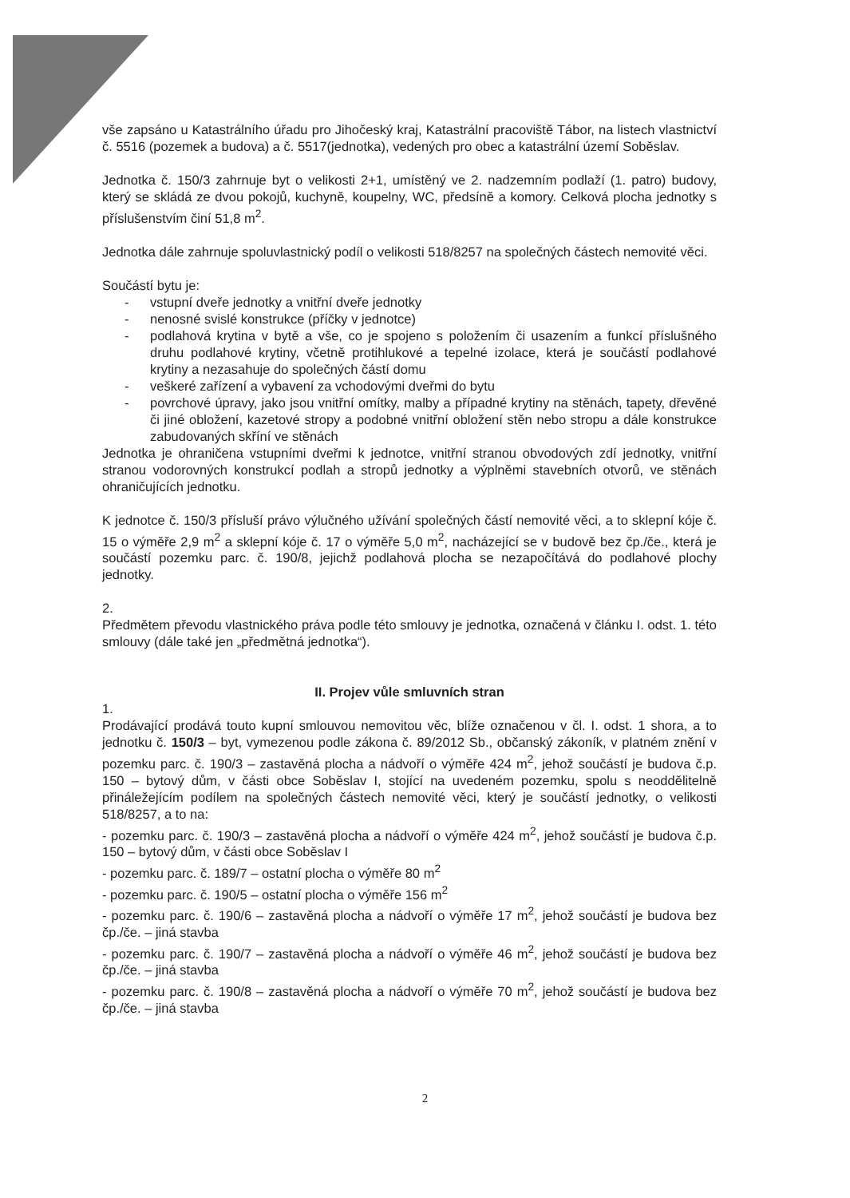vše zapsáno u Katastrálního úřadu pro Jihočeský kraj, Katastrální pracoviště Tábor, na listech vlastnictví č. 5516 (pozemek a budova) a č. 5517(jednotka), vedených pro obec a katastrální území Soběslav.
Jednotka č. 150/3 zahrnuje byt o velikosti 2+1, umístěný ve 2. nadzemním podlaží (1. patro) budovy, který se skládá ze dvou pokojů, kuchyně, koupelny, WC, předsíně a komory. Celková plocha jednotky s příslušenstvím činí 51,8 m<sup>2</sup>.
Jednotka dále zahrnuje spoluvlastnický podíl o velikosti 518/8257 na společných částech nemovité věci.
Součástí bytu je:
- vstupní dveře jednotky a vnitřní dveře jednotky
- nenosné svislé konstrukce (příčky v jednotce)
- podlahová krytina v bytě a vše, co je spojeno s položením či usazením a funkcí příslušného druhu podlahové krytiny, včetně protihlukové a tepelné izolace, která je součástí podlahové krytiny a nezasahuje do společných částí domu
- veškeré zařízení a vybavení za vchodovými dveřmi do bytu
- povrchové úpravy, jako jsou vnitřní omítky, malby a případné krytiny na stěnách, tapety, dřevěné či jiné obložení, kazetové stropy a podobné vnitřní obložení stěn nebo stropu a dále konstrukce zabudovaných skříní ve stěnách
Jednotka je ohraničena vstupními dveřmi k jednotce, vnitřní stranou obvodových zdí jednotky, vnitřní stranou vodorovných konstrukcí podlah a stropů jednotky a výplněmi stavebních otvorů, ve stěnách ohraničujících jednotku.
K jednotce č. 150/3 přísluší právo výlučného užívání společných částí nemovité věci, a to sklepní kóje č. 15 o výměře 2,9 m<sup>2</sup> a sklepní kóje č. 17 o výměře 5,0 m<sup>2</sup>, nacházející se v budově bez čp./če., která je součástí pozemku parc. č. 190/8, jejichž podlahová plocha se nezapočítává do podlahové plochy jednotky.
2.
Předmětem převodu vlastnického práva podle této smlouvy je jednotka, označená v článku I. odst. 1. této smlouvy (dále také jen „předmětná jednotka“).
II. Projev vůle smluvních stran
1.
Prodávající prodává touto kupní smlouvou nemovitou věc, blíže označenou v čl. I. odst. 1 shora, a to jednotku č. 150/3 – byt, vymezenou podle zákona č. 89/2012 Sb., občanský zákoník, v platném znění v pozemku parc. č. 190/3 – zastavěná plocha a nádvoří o výměře 424 m<sup>2</sup>, jehož součástí je budova č.p. 150 – bytový dům, v části obce Soběslav I, stojící na uvedeném pozemku, spolu s neoddělitelně přináležejícím podílem na společných částech nemovité věci, který je součástí jednotky, o velikosti 518/8257, a to na:
- pozemku parc. č. 190/3 – zastavěná plocha a nádvoří o výměře 424 m<sup>2</sup>, jehož součástí je budova č.p. 150 – bytový dům, v části obce Soběslav I
- pozemku parc. č. 189/7 – ostatní plocha o výměře 80 m<sup>2</sup>
- pozemku parc. č. 190/5 – ostatní plocha o výměře 156 m<sup>2</sup>
- pozemku parc. č. 190/6 – zastavěná plocha a nádvoří o výměře 17 m<sup>2</sup>, jehož součástí je budova bez čp./če. – jiná stavba
- pozemku parc. č. 190/7 – zastavěná plocha a nádvoří o výměře 46 m<sup>2</sup>, jehož součástí je budova bez čp./če. – jiná stavba
- pozemku parc. č. 190/8 – zastavěná plocha a nádvoří o výměře 70 m<sup>2</sup>, jehož součástí je budova bez čp./če. – jiná stavba
2